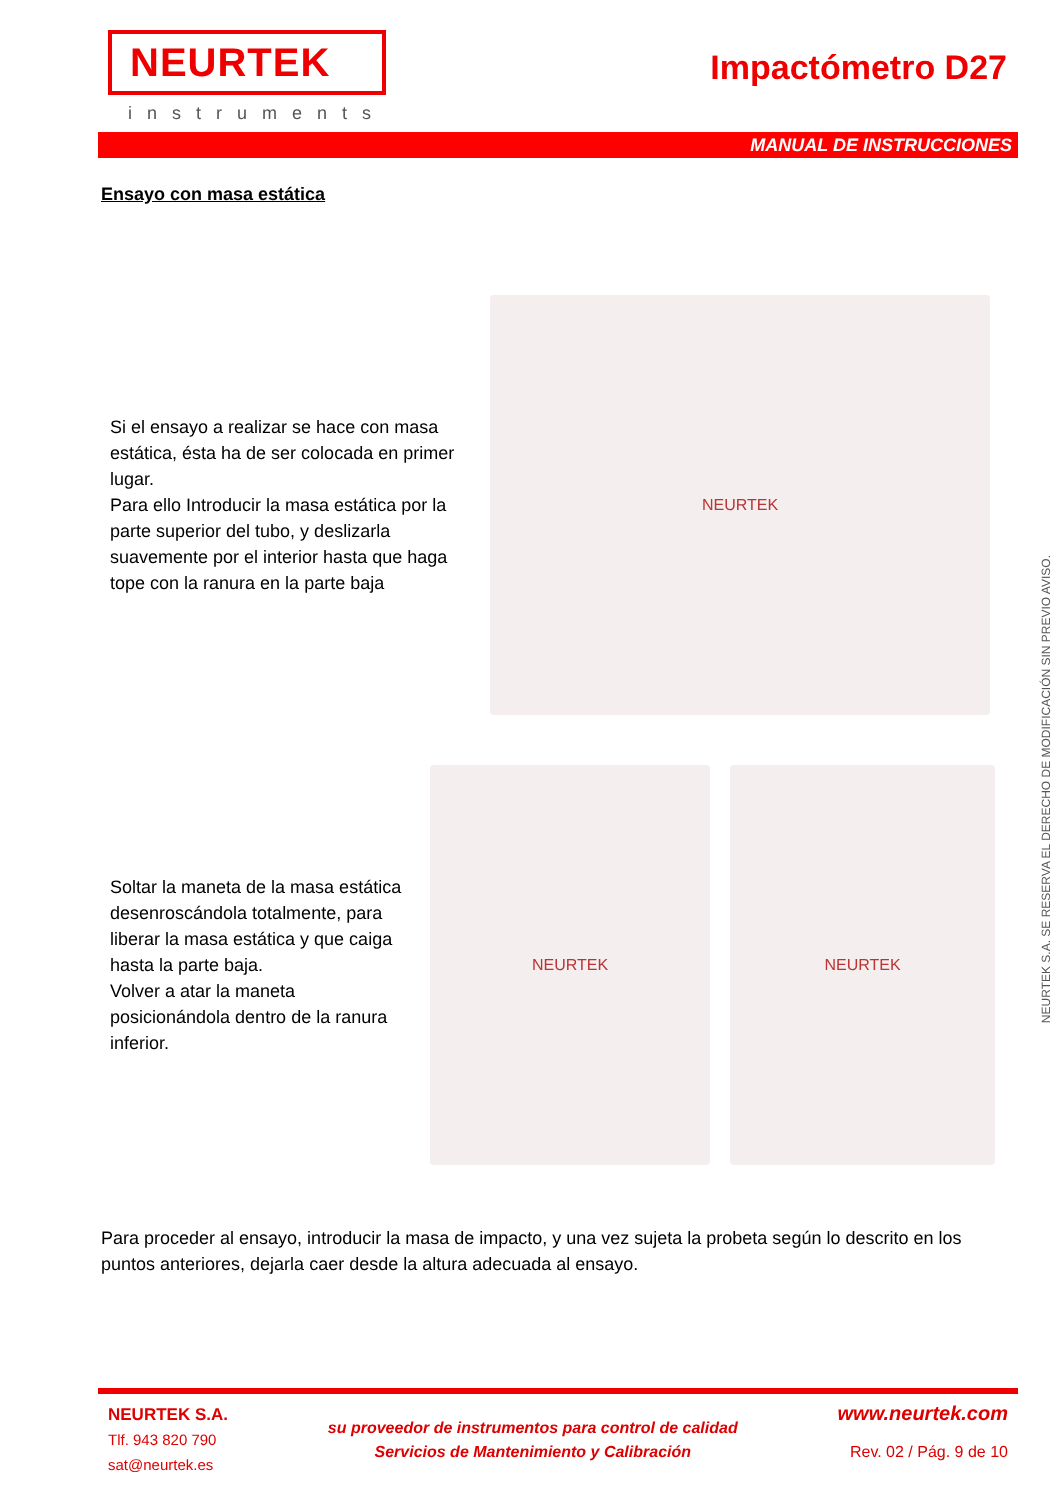NEURTEK
instruments
Impactómetro D27
MANUAL DE INSTRUCCIONES
Ensayo con masa estática
Si el ensayo a realizar se hace con masa estática, ésta ha de ser colocada en primer lugar.
Para ello Introducir la masa estática por la parte superior del tubo, y deslizarla suavemente por el interior hasta que haga tope con la ranura en la parte baja
NEURTEK
Soltar la maneta de la masa estática desenroscándola totalmente, para liberar la masa estática y que caiga hasta la parte baja.
Volver a atar la maneta posicionándola dentro de la ranura inferior.
NEURTEK NEURTEK
Para proceder al ensayo, introducir la masa de impacto, y una vez sujeta la probeta según lo descrito en los puntos anteriores, dejarla caer desde la altura adecuada al ensayo.
NEURTEK S.A. SE RESERVA EL DERECHO DE MODIFICACIÓN SIN PREVIO AVISO.
NEURTEK S.A.
Tlf. 943 820 790
sat@neurtek.es
su proveedor de instrumentos para control de calidad
Servicios de Mantenimiento y Calibración
www.neurtek.com
Rev. 02 / Pág. 9 de 10